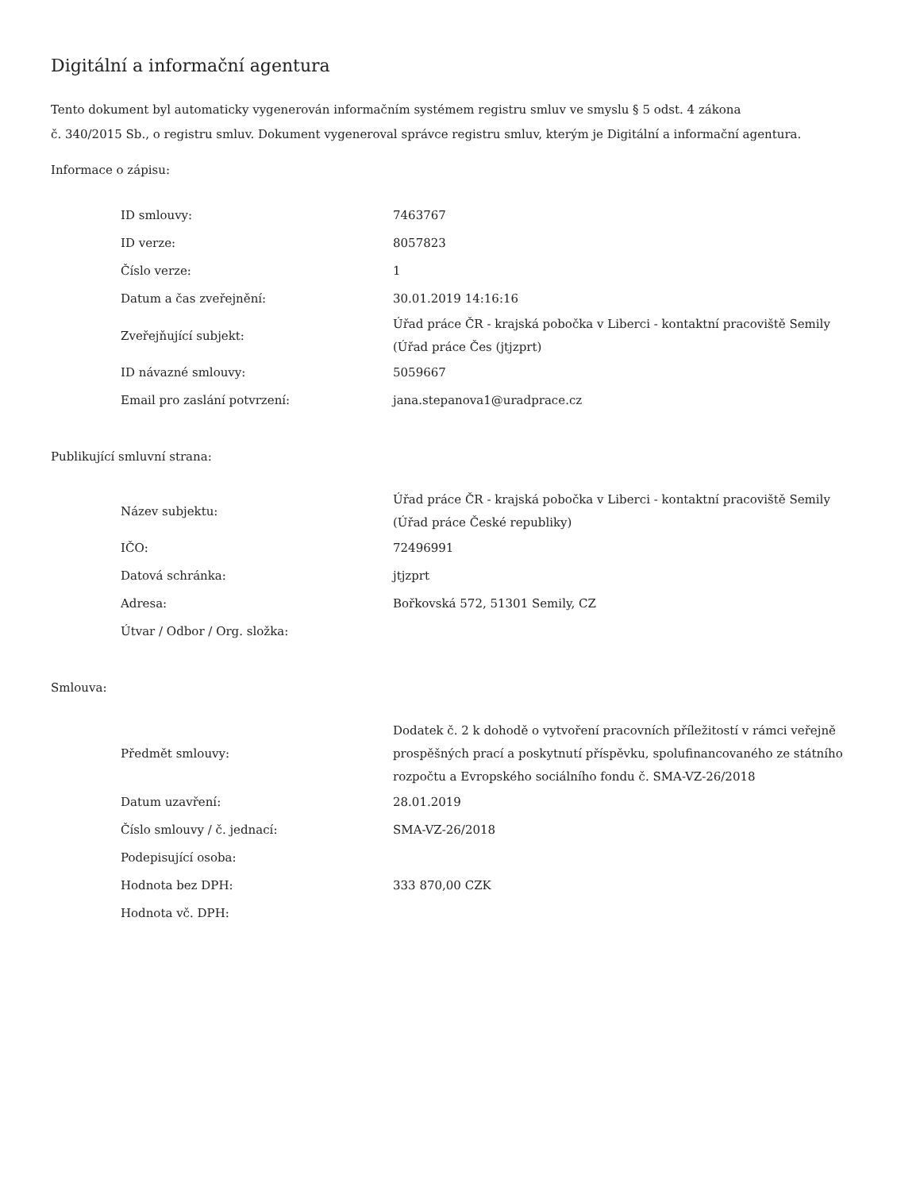Digitální a informační agentura
Tento dokument byl automaticky vygenerován informačním systémem registru smluv ve smyslu § 5 odst. 4 zákona
č. 340/2015 Sb., o registru smluv. Dokument vygeneroval správce registru smluv, kterým je Digitální a informační agentura.
Informace o zápisu:
| ID smlouvy: | 7463767 |
| ID verze: | 8057823 |
| Číslo verze: | 1 |
| Datum a čas zveřejnění: | 30.01.2019 14:16:16 |
| Zveřejňující subjekt: | Úřad práce ČR - krajská pobočka v Liberci - kontaktní pracoviště Semily (Úřad práce Čes (jtjzprt) |
| ID návazné smlouvy: | 5059667 |
| Email pro zaslání potvrzení: | jana.stepanova1@uradprace.cz |
Publikující smluvní strana:
| Název subjektu: | Úřad práce ČR - krajská pobočka v Liberci - kontaktní pracoviště Semily (Úřad práce České republiky) |
| IČO: | 72496991 |
| Datová schránka: | jtjzprt |
| Adresa: | Bořkovská 572, 51301 Semily, CZ |
| Útvar / Odbor / Org. složka: | |
Smlouva:
| Předmět smlouvy: | Dodatek č. 2 k dohodě o vytvoření pracovních příležitostí v rámci veřejně prospěšných prací a poskytnutí příspěvku, spolufinancovaného ze státního rozpočtu a Evropského sociálního fondu č. SMA-VZ-26/2018 |
| Datum uzavření: | 28.01.2019 |
| Číslo smlouvy / č. jednací: | SMA-VZ-26/2018 |
| Podepisující osoba: | |
| Hodnota bez DPH: | 333 870,00 CZK |
| Hodnota vč. DPH: | |